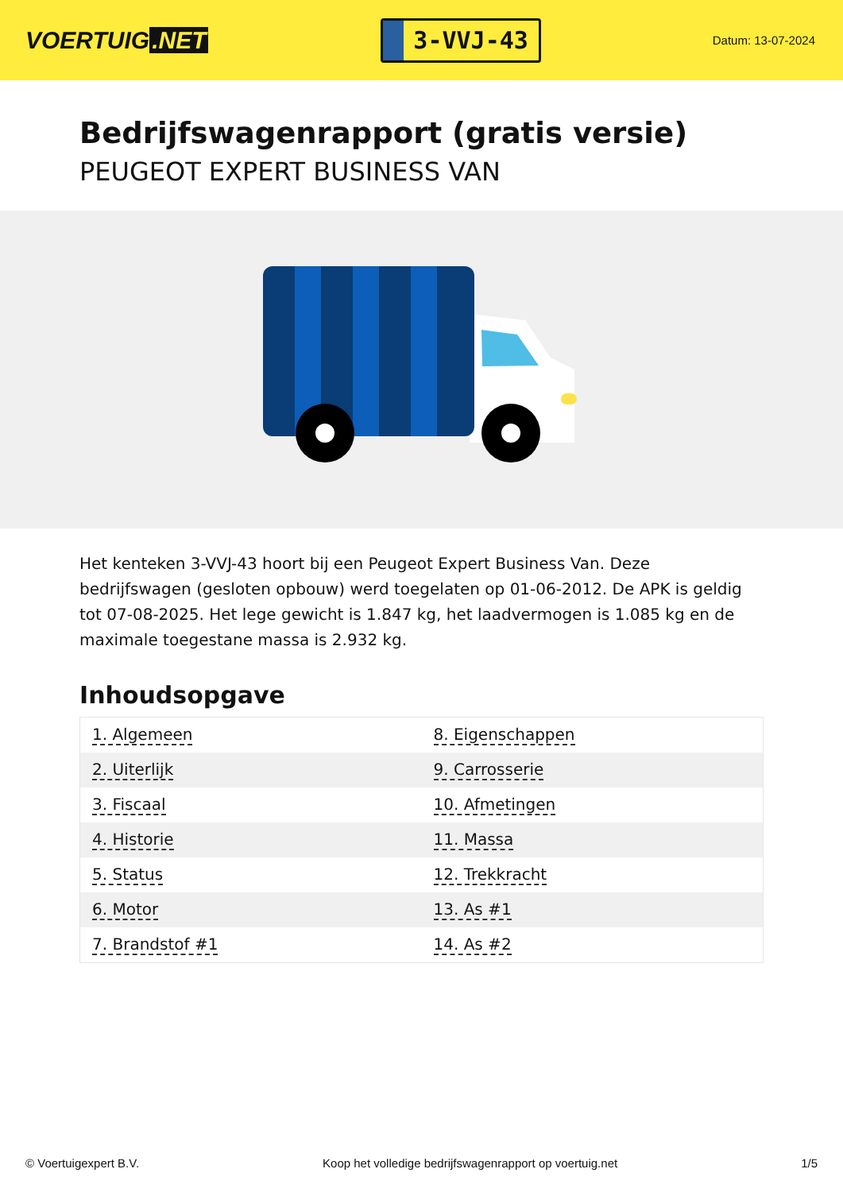VOERTUIG.NET
3-VVJ-43
Datum: 13-07-2024
Bedrijfswagenrapport (gratis versie)
PEUGEOT EXPERT BUSINESS VAN
Het kenteken 3-VVJ-43 hoort bij een Peugeot Expert Business Van. Deze bedrijfswagen (gesloten opbouw) werd toegelaten op 01-06-2012. De APK is geldig tot 07-08-2025. Het lege gewicht is 1.847 kg, het laadvermogen is 1.085 kg en de maximale toegestane massa is 2.932 kg.
Inhoudsopgave
| 1. Algemeen | 8. Eigenschappen |
| 2. Uiterlijk | 9. Carrosserie |
| 3. Fiscaal | 10. Afmetingen |
| 4. Historie | 11. Massa |
| 5. Status | 12. Trekkracht |
| 6. Motor | 13. As #1 |
| 7. Brandstof #1 | 14. As #2 |
© Voertuigexpert B.V. Koop het volledige bedrijfswagenrapport op voertuig.net 1/5